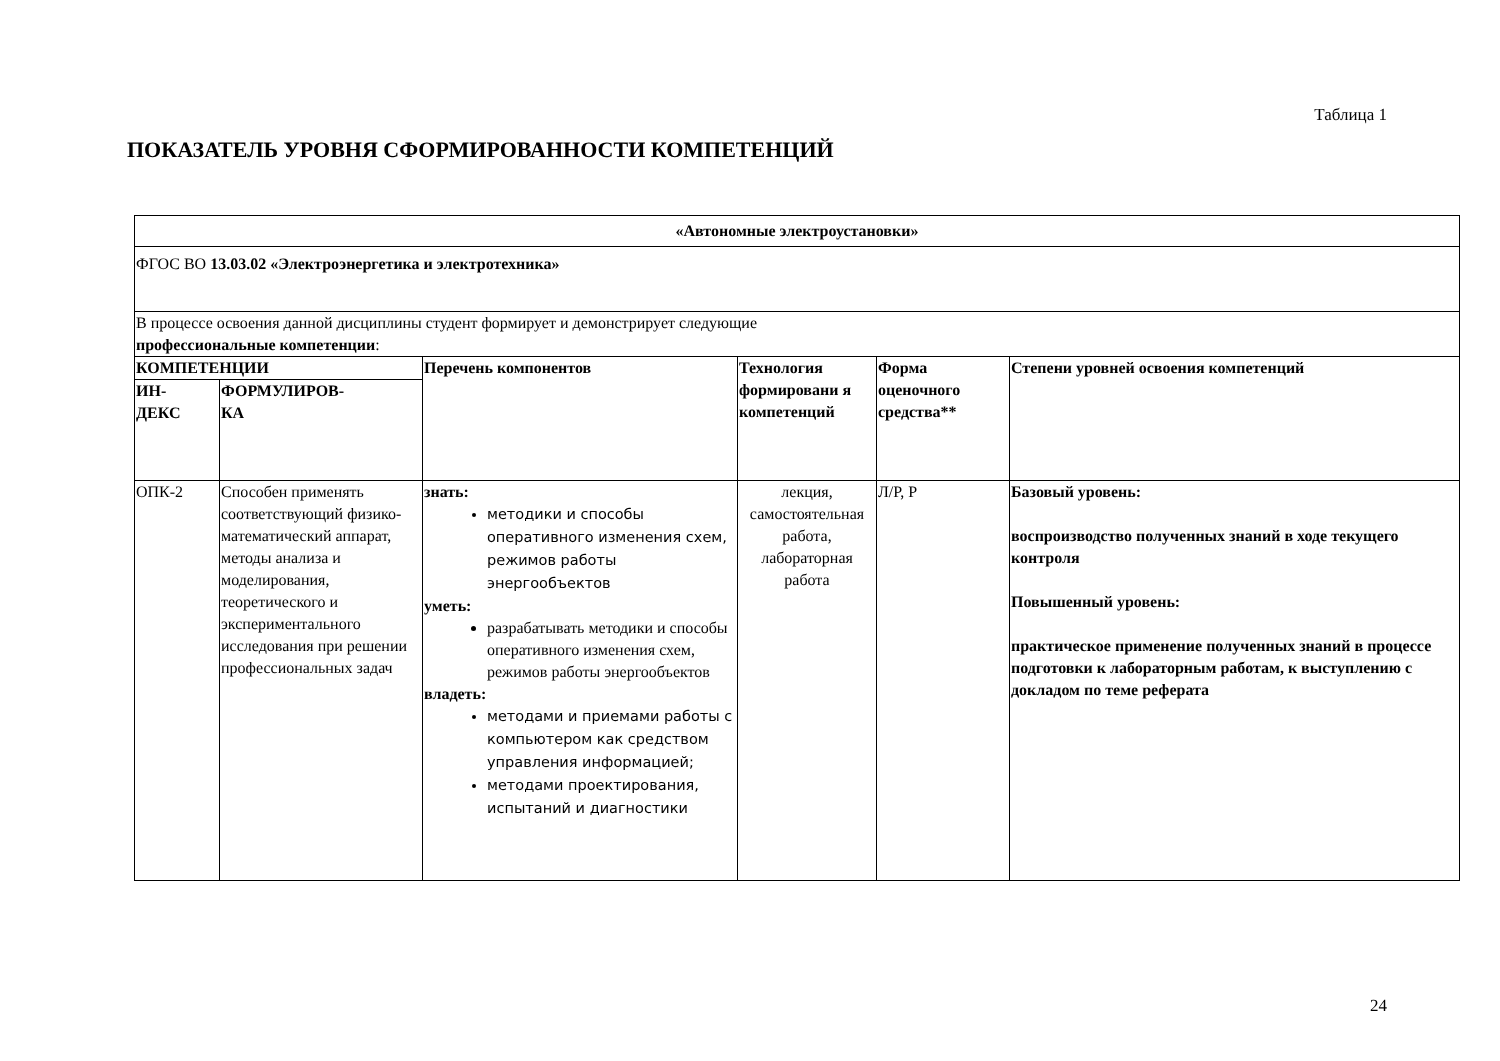Таблица 1
ПОКАЗАТЕЛЬ УРОВНЯ СФОРМИРОВАННОСТИ КОМПЕТЕНЦИЙ
| «Автономные электроустановки» | | | | | |
| --- | --- | --- | --- | --- | --- |
| ФГОС ВО 13.03.02 «Электроэнергетика и электротехника» | | | | | |
| В процессе освоения данной дисциплины студент формирует и демонстрирует следующие профессиональные компетенции : | | | | | |
| КОМПЕТЕНЦИИ | | Перечень компонентов | Технология формировани я компетенций | Форма оценочного средства** | Степени уровней освоения компетенций |
| ИН- ДЕКС | ФОРМУЛИРОВ- КА | | | | |
| ОПК-2 | Способен применять соответствующий физико-математический аппарат, методы анализа и моделирования, теоретического и экспериментального исследования при решении профессиональных задач | знать: методики и способы оперативного изменения схем, режимов работы энергообъектов уметь: разрабатывать методики и способы оперативного изменения схем, режимов работы энергообъектов владеть: методами и приемами работы с компьютером как средством управления информацией; методами проектирования, испытаний и диагностики | лекция, самостоятельная работа, лабораторная работа | Л/Р, Р | Базовый уровень: воспроизводство полученных знаний в ходе текущего контроля Повышенный уровень: практическое применение полученных знаний в процессе подготовки к лабораторным работам, к выступлению с докладом по теме реферата |
24